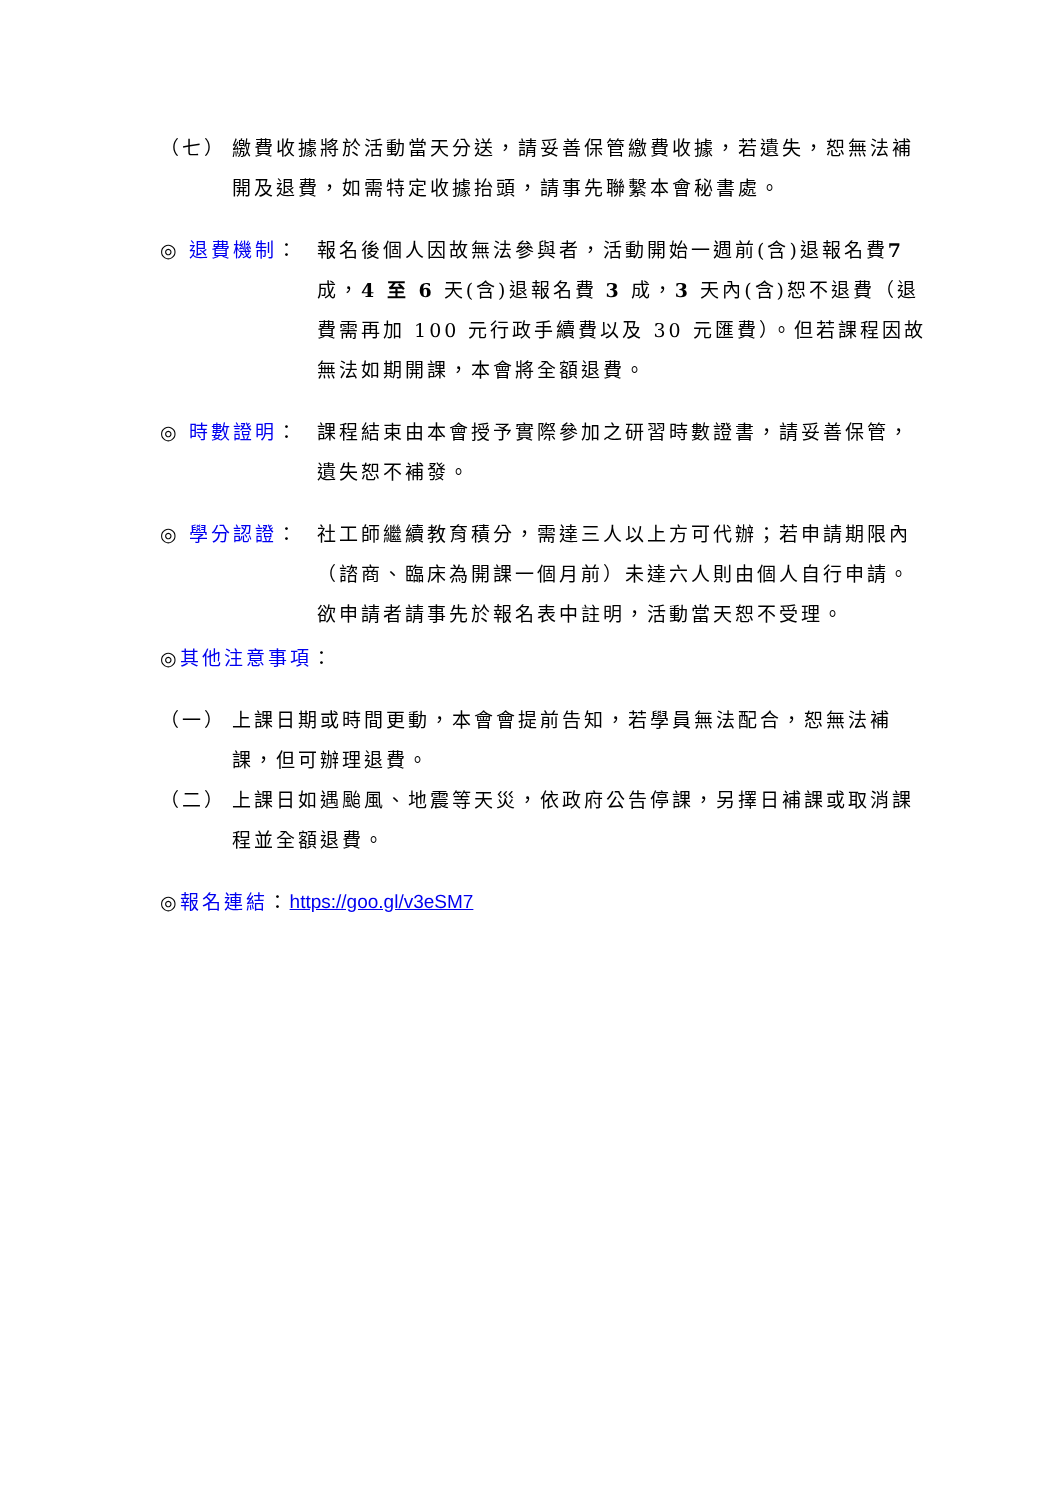（七） 繳費收據將於活動當天分送，請妥善保管繳費收據，若遺失，恕無法補開及退費，如需特定收據抬頭，請事先聯繫本會秘書處。
◎ 退費機制： 報名後個人因故無法參與者，活動開始一週前(含)退報名費7 成，4 至 6 天(含)退報名費 3 成，3 天內(含)恕不退費（退費需再加 100 元行政手續費以及 30 元匯費）。但若課程因故無法如期開課，本會將全額退費。
◎ 時數證明： 課程結束由本會授予實際參加之研習時數證書，請妥善保管，遺失恕不補發。
◎ 學分認證： 社工師繼續教育積分，需達三人以上方可代辦；若申請期限內（諮商、臨床為開課一個月前）未達六人則由個人自行申請。欲申請者請事先於報名表中註明，活動當天恕不受理。
◎ 其他注意事項 ：
（一） 上課日期或時間更動，本會會提前告知，若學員無法配合，恕無法補課，但可辦理退費。
（二） 上課日如遇颱風、地震等天災，依政府公告停課，另擇日補課或取消課程並全額退費。
◎ 報名連結 ： https://goo.gl/v3eSM7